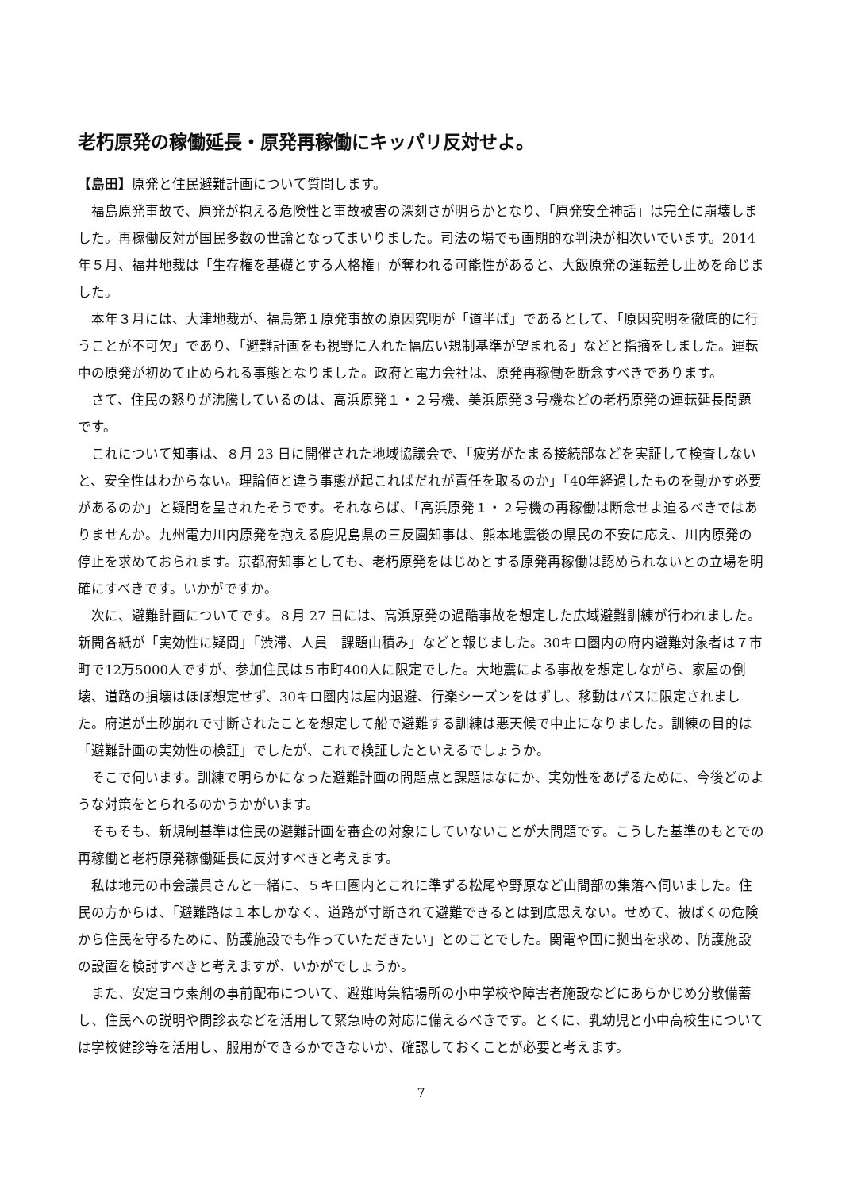老朽原発の稼働延長・原発再稼働にキッパリ反対せよ。
【島田】原発と住民避難計画について質問します。
福島原発事故で、原発が抱える危険性と事故被害の深刻さが明らかとなり、「原発安全神話」は完全に崩壊しました。再稼働反対が国民多数の世論となってまいりました。司法の場でも画期的な判決が相次いでいます。2014年５月、福井地裁は「生存権を基礎とする人格権」が奪われる可能性があると、大飯原発の運転差し止めを命じました。
本年３月には、大津地裁が、福島第１原発事故の原因究明が「道半ば」であるとして、「原因究明を徹底的に行うことが不可欠」であり、「避難計画をも視野に入れた幅広い規制基準が望まれる」などと指摘をしました。運転中の原発が初めて止められる事態となりました。政府と電力会社は、原発再稼働を断念すべきであります。
さて、住民の怒りが沸騰しているのは、高浜原発１・２号機、美浜原発３号機などの老朽原発の運転延長問題です。
これについて知事は、８月 23 日に開催された地域協議会で、「疲労がたまる接続部などを実証して検査しないと、安全性はわからない。理論値と違う事態が起こればだれが責任を取るのか」「40年経過したものを動かす必要があるのか」と疑問を呈されたそうです。それならば、「高浜原発１・２号機の再稼働は断念せよ迫るべきではありませんか。九州電力川内原発を抱える鹿児島県の三反園知事は、熊本地震後の県民の不安に応え、川内原発の停止を求めておられます。京都府知事としても、老朽原発をはじめとする原発再稼働は認められないとの立場を明確にすべきです。いかがですか。
次に、避難計画についてです。８月 27 日には、高浜原発の過酷事故を想定した広域避難訓練が行われました。新聞各紙が「実効性に疑問」「渋滞、人員　課題山積み」などと報じました。30キロ圏内の府内避難対象者は７市町で12万5000人ですが、参加住民は５市町400人に限定でした。大地震による事故を想定しながら、家屋の倒壊、道路の損壊はほぼ想定せず、30キロ圏内は屋内退避、行楽シーズンをはずし、移動はバスに限定されました。府道が土砂崩れで寸断されたことを想定して船で避難する訓練は悪天候で中止になりました。訓練の目的は「避難計画の実効性の検証」でしたが、これで検証したといえるでしょうか。
そこで伺います。訓練で明らかになった避難計画の問題点と課題はなにか、実効性をあげるために、今後どのような対策をとられるのかうかがいます。
そもそも、新規制基準は住民の避難計画を審査の対象にしていないことが大問題です。こうした基準のもとでの再稼働と老朽原発稼働延長に反対すべきと考えます。
私は地元の市会議員さんと一緒に、５キロ圏内とこれに準ずる松尾や野原など山間部の集落へ伺いました。住民の方からは、「避難路は１本しかなく、道路が寸断されて避難できるとは到底思えない。せめて、被ばくの危険から住民を守るために、防護施設でも作っていただきたい」とのことでした。関電や国に拠出を求め、防護施設の設置を検討すべきと考えますが、いかがでしょうか。
また、安定ヨウ素剤の事前配布について、避難時集結場所の小中学校や障害者施設などにあらかじめ分散備蓄し、住民への説明や問診表などを活用して緊急時の対応に備えるべきです。とくに、乳幼児と小中高校生については学校健診等を活用し、服用ができるかできないか、確認しておくことが必要と考えます。
7